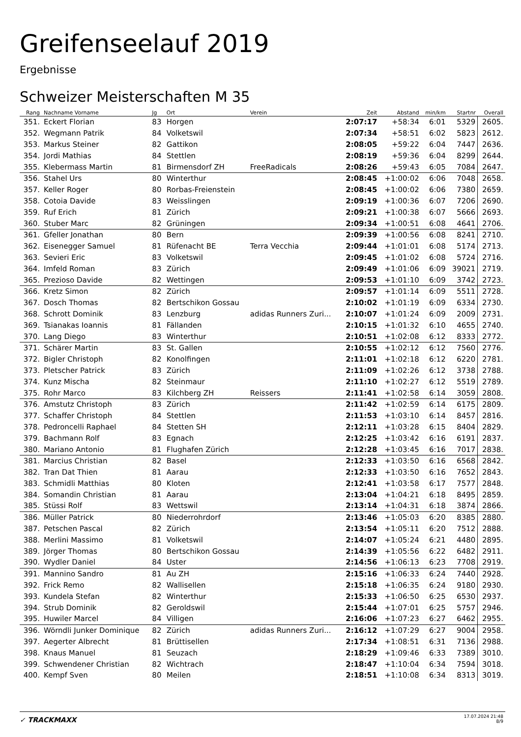Greifenseelauf 2019
Ergebnisse
Schweizer Meisterschaften M 35
| Rang | Nachname Vorname | Jg | Ort | Verein | Zeit | Abstand | min/km | Startnr | Overall |
| --- | --- | --- | --- | --- | --- | --- | --- | --- | --- |
| 351. | Eckert Florian | 83 | Horgen | | 2:07:17 | +58:34 | 6:01 | 5329 | 2605. |
| 352. | Wegmann Patrik | 84 | Volketswil | | 2:07:34 | +58:51 | 6:02 | 5823 | 2612. |
| 353. | Markus Steiner | 82 | Gattikon | | 2:08:05 | +59:22 | 6:04 | 7447 | 2636. |
| 354. | Jordi Mathias | 84 | Stettlen | | 2:08:19 | +59:36 | 6:04 | 8299 | 2644. |
| 355. | Klebermass Martin | 81 | Birmensdorf ZH | FreeRadicals | 2:08:26 | +59:43 | 6:05 | 7084 | 2647. |
| 356. | Stahel Urs | 80 | Winterthur | | 2:08:45 | +1:00:02 | 6:06 | 7048 | 2658. |
| 357. | Keller Roger | 80 | Rorbas-Freienstein | | 2:08:45 | +1:00:02 | 6:06 | 7380 | 2659. |
| 358. | Cotoia Davide | 83 | Weisslingen | | 2:09:19 | +1:00:36 | 6:07 | 7206 | 2690. |
| 359. | Ruf Erich | 81 | Zürich | | 2:09:21 | +1:00:38 | 6:07 | 5666 | 2693. |
| 360. | Stuber Marc | 82 | Grüningen | | 2:09:34 | +1:00:51 | 6:08 | 4641 | 2706. |
| 361. | Gfeller Jonathan | 80 | Bern | | 2:09:39 | +1:00:56 | 6:08 | 8241 | 2710. |
| 362. | Eisenegger Samuel | 81 | Rüfenacht BE | Terra Vecchia | 2:09:44 | +1:01:01 | 6:08 | 5174 | 2713. |
| 363. | Sevieri Eric | 83 | Volketswil | | 2:09:45 | +1:01:02 | 6:08 | 5724 | 2716. |
| 364. | Imfeld Roman | 83 | Zürich | | 2:09:49 | +1:01:06 | 6:09 | 39021 | 2719. |
| 365. | Prezioso Davide | 82 | Wettingen | | 2:09:53 | +1:01:10 | 6:09 | 3742 | 2723. |
| 366. | Kretz Simon | 82 | Zürich | | 2:09:57 | +1:01:14 | 6:09 | 5511 | 2728. |
| 367. | Dosch Thomas | 82 | Bertschikon Gossau | | 2:10:02 | +1:01:19 | 6:09 | 6334 | 2730. |
| 368. | Schrott Dominik | 83 | Lenzburg | adidas Runners Zuri... | 2:10:07 | +1:01:24 | 6:09 | 2009 | 2731. |
| 369. | Tsianakas Ioannis | 81 | Fällanden | | 2:10:15 | +1:01:32 | 6:10 | 4655 | 2740. |
| 370. | Lang Diego | 83 | Winterthur | | 2:10:51 | +1:02:08 | 6:12 | 8333 | 2772. |
| 371. | Schärer Martin | 83 | St. Gallen | | 2:10:55 | +1:02:12 | 6:12 | 7560 | 2776. |
| 372. | Bigler Christoph | 82 | Konolfingen | | 2:11:01 | +1:02:18 | 6:12 | 6220 | 2781. |
| 373. | Pletscher Patrick | 83 | Zürich | | 2:11:09 | +1:02:26 | 6:12 | 3738 | 2788. |
| 374. | Kunz Mischa | 82 | Steinmaur | | 2:11:10 | +1:02:27 | 6:12 | 5519 | 2789. |
| 375. | Rohr Marco | 83 | Kilchberg ZH | Reissers | 2:11:41 | +1:02:58 | 6:14 | 3059 | 2808. |
| 376. | Amstutz Christoph | 83 | Zürich | | 2:11:42 | +1:02:59 | 6:14 | 6175 | 2809. |
| 377. | Schaffer Christoph | 84 | Stettlen | | 2:11:53 | +1:03:10 | 6:14 | 8457 | 2816. |
| 378. | Pedroncelli Raphael | 84 | Stetten SH | | 2:12:11 | +1:03:28 | 6:15 | 8404 | 2829. |
| 379. | Bachmann Rolf | 83 | Egnach | | 2:12:25 | +1:03:42 | 6:16 | 6191 | 2837. |
| 380. | Mariano Antonio | 81 | Flughafen Zürich | | 2:12:28 | +1:03:45 | 6:16 | 7017 | 2838. |
| 381. | Marcius Christian | 82 | Basel | | 2:12:33 | +1:03:50 | 6:16 | 6568 | 2842. |
| 382. | Tran Dat Thien | 81 | Aarau | | 2:12:33 | +1:03:50 | 6:16 | 7652 | 2843. |
| 383. | Schmidli Matthias | 80 | Kloten | | 2:12:41 | +1:03:58 | 6:17 | 7577 | 2848. |
| 384. | Somandin Christian | 81 | Aarau | | 2:13:04 | +1:04:21 | 6:18 | 8495 | 2859. |
| 385. | Stüssi Rolf | 83 | Wettswil | | 2:13:14 | +1:04:31 | 6:18 | 3874 | 2866. |
| 386. | Müller Patrick | 80 | Niederrohrdorf | | 2:13:46 | +1:05:03 | 6:20 | 8385 | 2880. |
| 387. | Petschen Pascal | 82 | Zürich | | 2:13:54 | +1:05:11 | 6:20 | 7512 | 2888. |
| 388. | Merlini Massimo | 81 | Volketswil | | 2:14:07 | +1:05:24 | 6:21 | 4480 | 2895. |
| 389. | Jörger Thomas | 80 | Bertschikon Gossau | | 2:14:39 | +1:05:56 | 6:22 | 6482 | 2911. |
| 390. | Wydler Daniel | 84 | Uster | | 2:14:56 | +1:06:13 | 6:23 | 7708 | 2919. |
| 391. | Mannino Sandro | 81 | Au ZH | | 2:15:16 | +1:06:33 | 6:24 | 7440 | 2928. |
| 392. | Frick Remo | 82 | Wallisellen | | 2:15:18 | +1:06:35 | 6:24 | 9180 | 2930. |
| 393. | Kundela Stefan | 82 | Winterthur | | 2:15:33 | +1:06:50 | 6:25 | 6530 | 2937. |
| 394. | Strub Dominik | 82 | Geroldswil | | 2:15:44 | +1:07:01 | 6:25 | 5757 | 2946. |
| 395. | Huwiler Marcel | 84 | Villigen | | 2:16:06 | +1:07:23 | 6:27 | 6462 | 2955. |
| 396. | Wörndli Junker Dominique | 82 | Zürich | adidas Runners Zuri... | 2:16:12 | +1:07:29 | 6:27 | 9004 | 2958. |
| 397. | Aegerter Albrecht | 81 | Brüttisellen | | 2:17:34 | +1:08:51 | 6:31 | 7136 | 2988. |
| 398. | Knaus Manuel | 81 | Seuzach | | 2:18:29 | +1:09:46 | 6:33 | 7389 | 3010. |
| 399. | Schwendener Christian | 82 | Wichtrach | | 2:18:47 | +1:10:04 | 6:34 | 7594 | 3018. |
| 400. | Kempf Sven | 80 | Meilen | | 2:18:51 | +1:10:08 | 6:34 | 8313 | 3019. |
✓ TRACKMAXX
17.07.2024 21:48
8/9